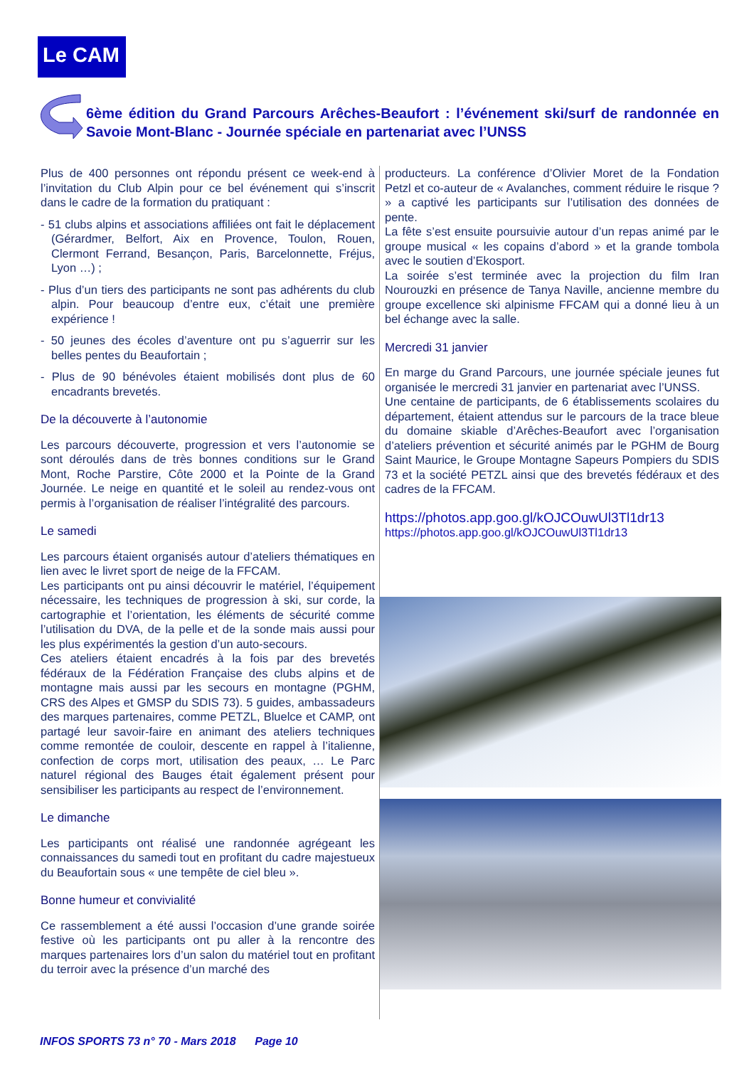Le CAM
6ème édition du Grand Parcours Arêches-Beaufort : l’événement ski/surf de randonnée en Savoie Mont-Blanc - Journée spéciale en partenariat avec l’UNSS
Plus de 400 personnes ont répondu présent ce week-end à l’invitation du Club Alpin pour ce bel événement qui s’inscrit dans le cadre de la formation du pratiquant :
- 51 clubs alpins et associations affiliées ont fait le déplacement (Gérardmer, Belfort, Aix en Provence, Toulon, Rouen, Clermont Ferrand, Besançon, Paris, Barcelonnette, Fréjus, Lyon …) ;
- Plus d’un tiers des participants ne sont pas adhérents du club alpin. Pour beaucoup d’entre eux, c’était une première expérience !
- 50 jeunes des écoles d’aventure ont pu s’aguerrir sur les belles pentes du Beaufortain ;
- Plus de 90 bénévoles étaient mobilisés dont plus de 60 encadrants brevetés.
De la découverte à l’autonomie
Les parcours découverte, progression et vers l’autonomie se sont déroulés dans de très bonnes conditions sur le Grand Mont, Roche Parstire, Côte 2000 et la Pointe de la Grand Journée. Le neige en quantité et le soleil au rendez-vous ont permis à l’organisation de réaliser l’intégralité des parcours.
Le samedi
Les parcours étaient organisés autour d’ateliers thématiques en lien avec le livret sport de neige de la FFCAM.
Les participants ont pu ainsi découvrir le matériel, l’équipement nécessaire, les techniques de progression à ski, sur corde, la cartographie et l’orientation, les éléments de sécurité comme l’utilisation du DVA, de la pelle et de la sonde mais aussi pour les plus expérimentés la gestion d’un auto-secours.
Ces ateliers étaient encadrés à la fois par des brevetés fédéraux de la Fédération Française des clubs alpins et de montagne mais aussi par les secours en montagne (PGHM, CRS des Alpes et GMSP du SDIS 73). 5 guides, ambassadeurs des marques partenaires, comme PETZL, Bluelce et CAMP, ont partagé leur savoir-faire en animant des ateliers techniques comme remontée de couloir, descente en rappel à l’italienne, confection de corps mort, utilisation des peaux, … Le Parc naturel régional des Bauges était également présent pour sensibiliser les participants au respect de l’environnement.
Le dimanche
Les participants ont réalisé une randonnée agrégeant les connaissances du samedi tout en profitant du cadre majestueux du Beaufortain sous « une tempête de ciel bleu ».
Bonne humeur et convivialité
Ce rassemblement a été aussi l’occasion d’une grande soirée festive où les participants ont pu aller à la rencontre des marques partenaires lors d’un salon du matériel tout en profitant du terroir avec la présence d’un marché des
producteurs. La conférence d’Olivier Moret de la Fondation Petzl et co-auteur de « Avalanches, comment réduire le risque ? » a captivé les participants sur l’utilisation des données de pente.
La fête s’est ensuite poursuivie autour d’un repas animé par le groupe musical « les copains d’abord » et la grande tombola avec le soutien d’Ekosport.
La soirée s’est terminée avec la projection du film Iran Nourouzki en présence de Tanya Naville, ancienne membre du groupe excellence ski alpinisme FFCAM qui a donné lieu à un bel échange avec la salle.
Mercredi 31 janvier
En marge du Grand Parcours, une journée spéciale jeunes fut organisée le mercredi 31 janvier en partenariat avec l’UNSS.
Une centaine de participants, de 6 établissements scolaires du département, étaient attendus sur le parcours de la trace bleue du domaine skiable d’Arêches-Beaufort avec l’organisation d’ateliers prévention et sécurité animés par le PGHM de Bourg Saint Maurice, le Groupe Montagne Sapeurs Pompiers du SDIS 73 et la société PETZL ainsi que des brevetés fédéraux et des cadres de la FFCAM.
https://photos.app.goo.gl/kOJCOuwUl3Tl1dr13
https://photos.app.goo.gl/kOJCOuwUl3Tl1dr13
INFOS SPORTS 73 n° 70 - Mars 2018 Page 10